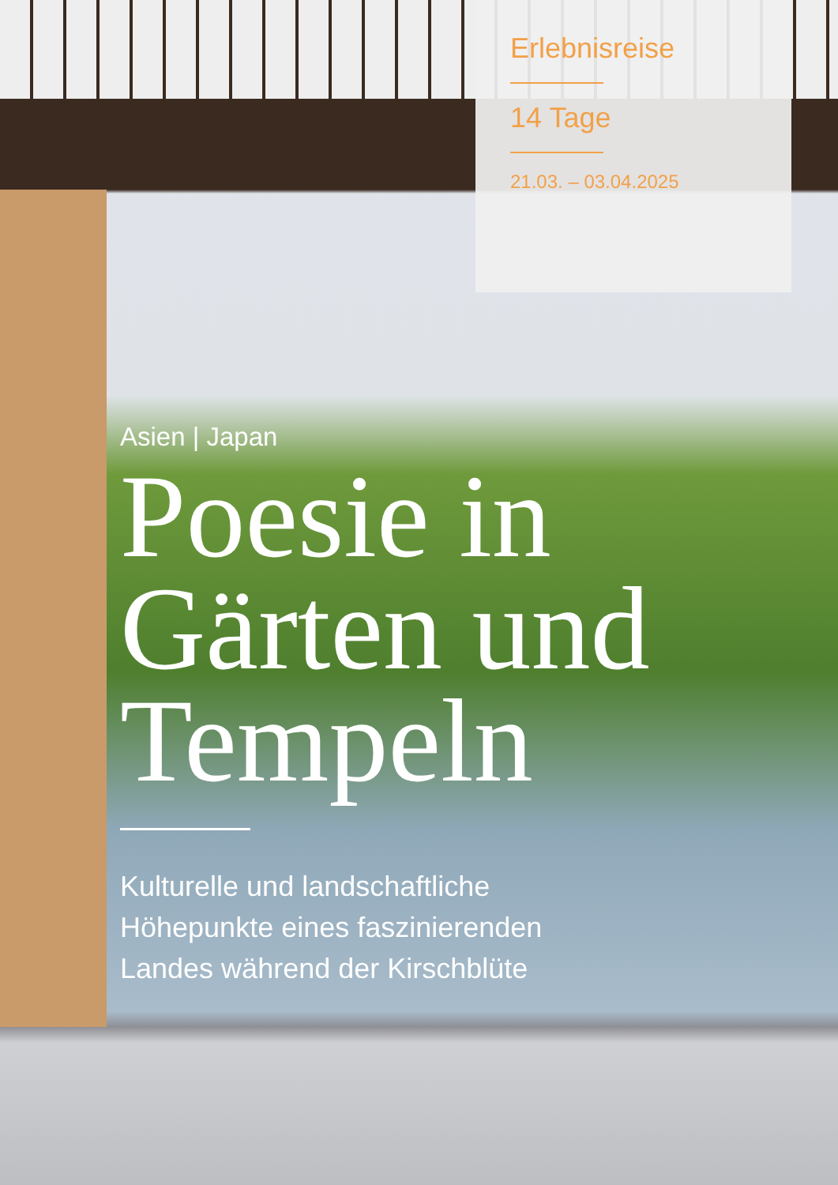Erlebnisreise
14 Tage
21.03. – 03.04.2025
Asien | Japan
Poesie in Gärten und Tempeln
Kulturelle und landschaftliche
Höhepunkte eines faszinierenden
Landes während der Kirschblüte